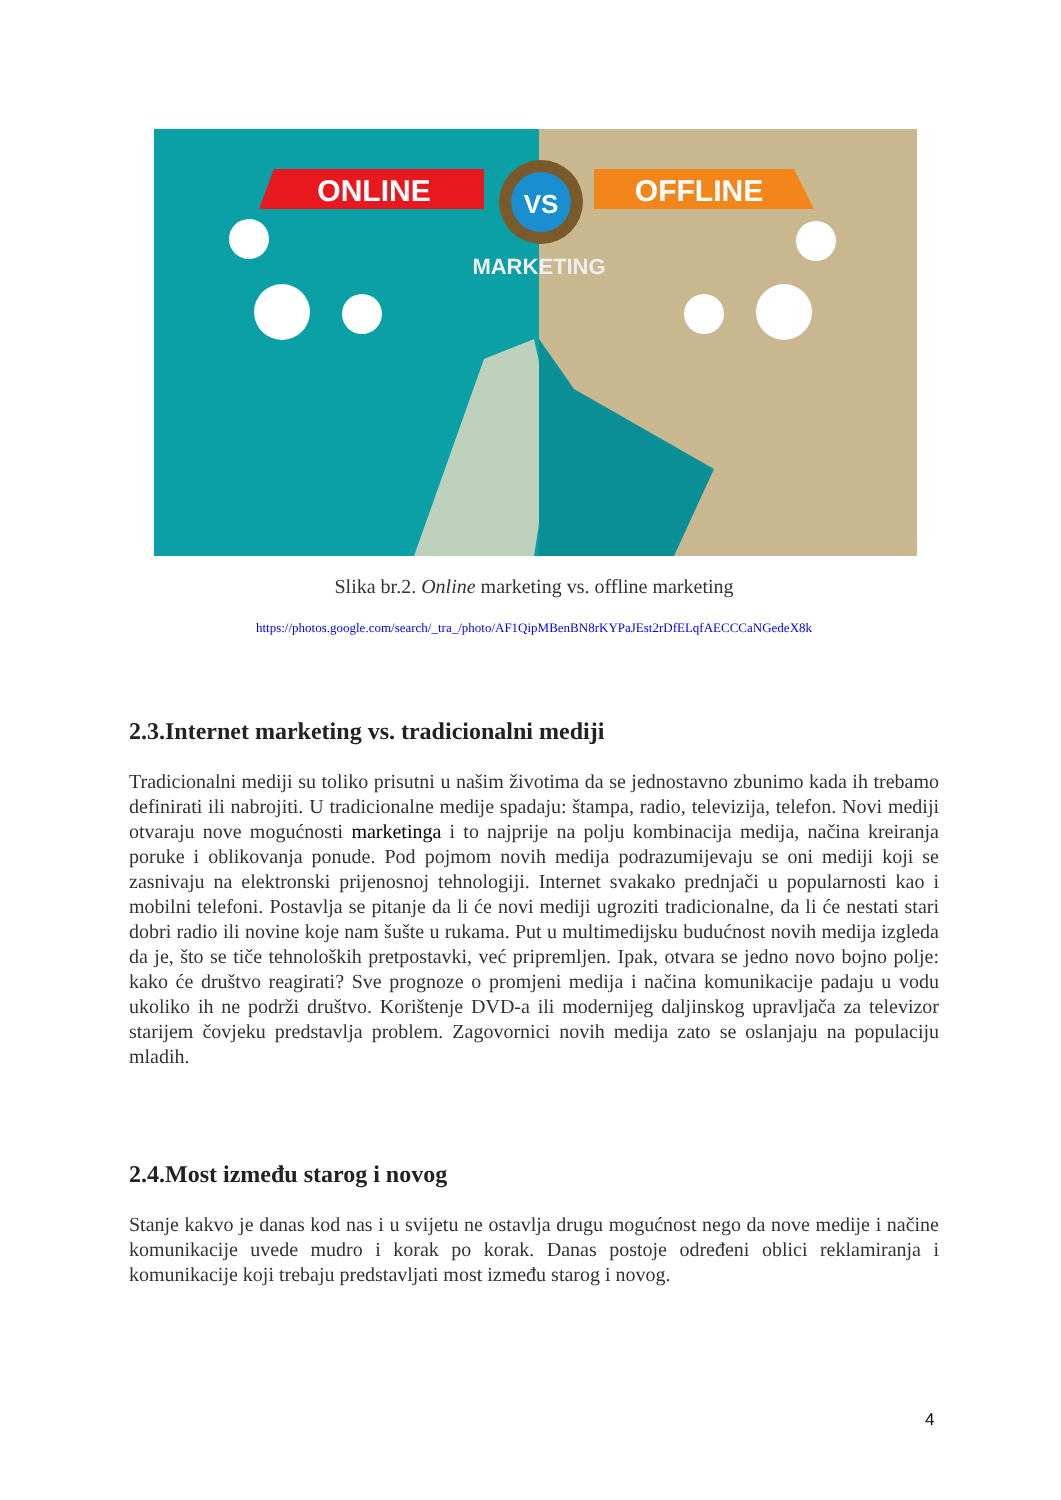ONLINE
OFFLINE
VS
MARKETING
Slika br.2. Online marketing vs. offline marketing
https://photos.google.com/search/_tra_/photo/AF1QipMBenBN8rKYPaJEst2rDfELqfAECCCaNGedeX8k
2.3.Internet marketing vs. tradicionalni mediji
Tradicionalni mediji su toliko prisutni u našim životima da se jednostavno zbunimo kada ih trebamo definirati ili nabrojiti. U tradicionalne medije spadaju: štampa, radio, televizija, telefon. Novi mediji otvaraju nove mogućnosti marketinga i to najprije na polju kombinacija medija, načina kreiranja poruke i oblikovanja ponude. Pod pojmom novih medija podrazumijevaju se oni mediji koji se zasnivaju na elektronski prijenosnoj tehnologiji. Internet svakako prednjači u popularnosti kao i mobilni telefoni. Postavlja se pitanje da li će novi mediji ugroziti tradicionalne, da li će nestati stari dobri radio ili novine koje nam šušte u rukama. Put u multimedijsku budućnost novih medija izgleda da je, što se tiče tehnoloških pretpostavki, već pripremljen. Ipak, otvara se jedno novo bojno polje: kako će društvo reagirati? Sve prognoze o promjeni medija i načina komunikacije padaju u vodu ukoliko ih ne podrži društvo. Korištenje DVD-a ili modernijeg daljinskog upravljača za televizor starijem čovjeku predstavlja problem. Zagovornici novih medija zato se oslanjaju na populaciju mladih.
2.4.Most između starog i novog
Stanje kakvo je danas kod nas i u svijetu ne ostavlja drugu mogućnost nego da nove medije i načine komunikacije uvede mudro i korak po korak. Danas postoje određeni oblici reklamiranja i komunikacije koji trebaju predstavljati most između starog i novog.
4